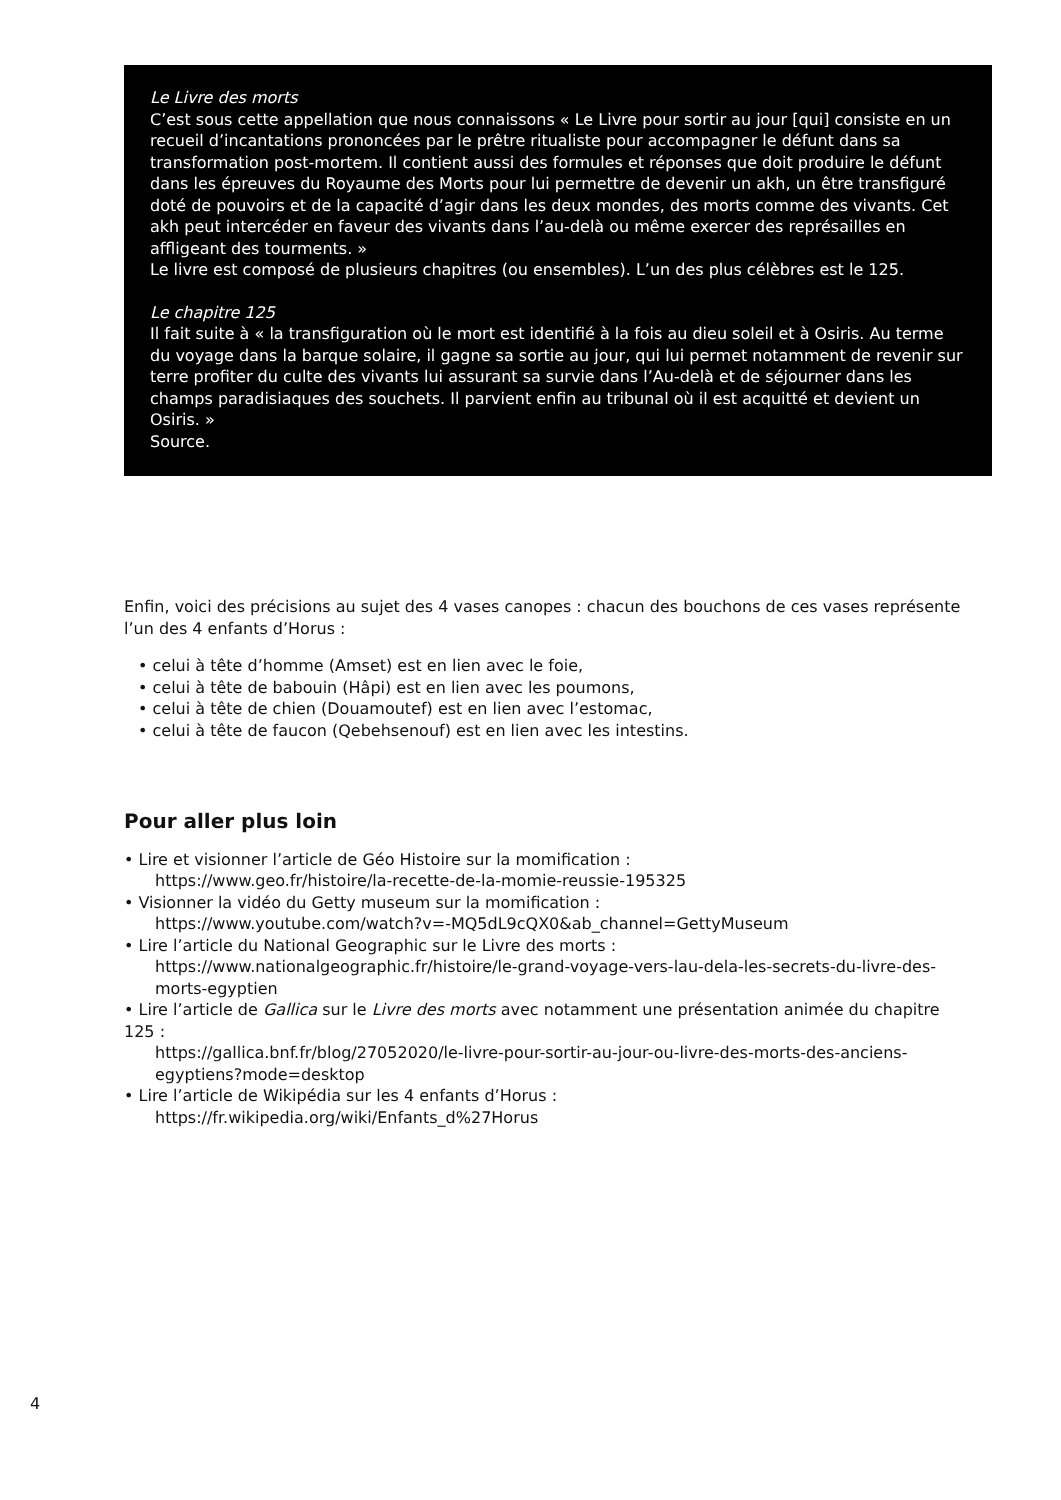Le Livre des morts
C’est sous cette appellation que nous connaissons « Le Livre pour sortir au jour [qui] consiste en un recueil d’incantations prononcées par le prêtre ritualiste pour accompagner le défunt dans sa transformation post-mortem. Il contient aussi des formules et réponses que doit produire le défunt dans les épreuves du Royaume des Morts pour lui permettre de devenir un akh, un être transfiguré doté de pouvoirs et de la capacité d’agir dans les deux mondes, des morts comme des vivants. Cet akh peut intercéder en faveur des vivants dans l’au-delà ou même exercer des représailles en affligeant des tourments. »
Le livre est composé de plusieurs chapitres (ou ensembles). L’un des plus célèbres est le 125.
Le chapitre 125
Il fait suite à « la transfiguration où le mort est identifié à la fois au dieu soleil et à Osiris. Au terme du voyage dans la barque solaire, il gagne sa sortie au jour, qui lui permet notamment de revenir sur terre profiter du culte des vivants lui assurant sa survie dans l’Au-delà et de séjourner dans les champs paradisiaques des souchets. Il parvient enfin au tribunal où il est acquitté et devient un Osiris. »
Source.
Enfin, voici des précisions au sujet des 4 vases canopes : chacun des bouchons de ces vases représente l’un des 4 enfants d’Horus :
• celui à tête d’homme (Amset) est en lien avec le foie,
• celui à tête de babouin (Hâpi) est en lien avec les poumons,
• celui à tête de chien (Douamoutef) est en lien avec l’estomac,
• celui à tête de faucon (Qebehsenouf) est en lien avec les intestins.
Pour aller plus loin
• Lire et visionner l’article de Géo Histoire sur la momification :
https://www.geo.fr/histoire/la-recette-de-la-momie-reussie-195325
• Visionner la vidéo du Getty museum sur la momification :
https://www.youtube.com/watch?v=-MQ5dL9cQX0&ab_channel=GettyMuseum
• Lire l’article du National Geographic sur le Livre des morts :
https://www.nationalgeographic.fr/histoire/le-grand-voyage-vers-lau-dela-les-secrets-du-livre-des-morts-egyptien
• Lire l’article de Gallica sur le Livre des morts avec notamment une présentation animée du chapitre 125 :
https://gallica.bnf.fr/blog/27052020/le-livre-pour-sortir-au-jour-ou-livre-des-morts-des-anciens-egyptiens?mode=desktop
• Lire l’article de Wikipédia sur les 4 enfants d’Horus :
https://fr.wikipedia.org/wiki/Enfants_d%27Horus
4